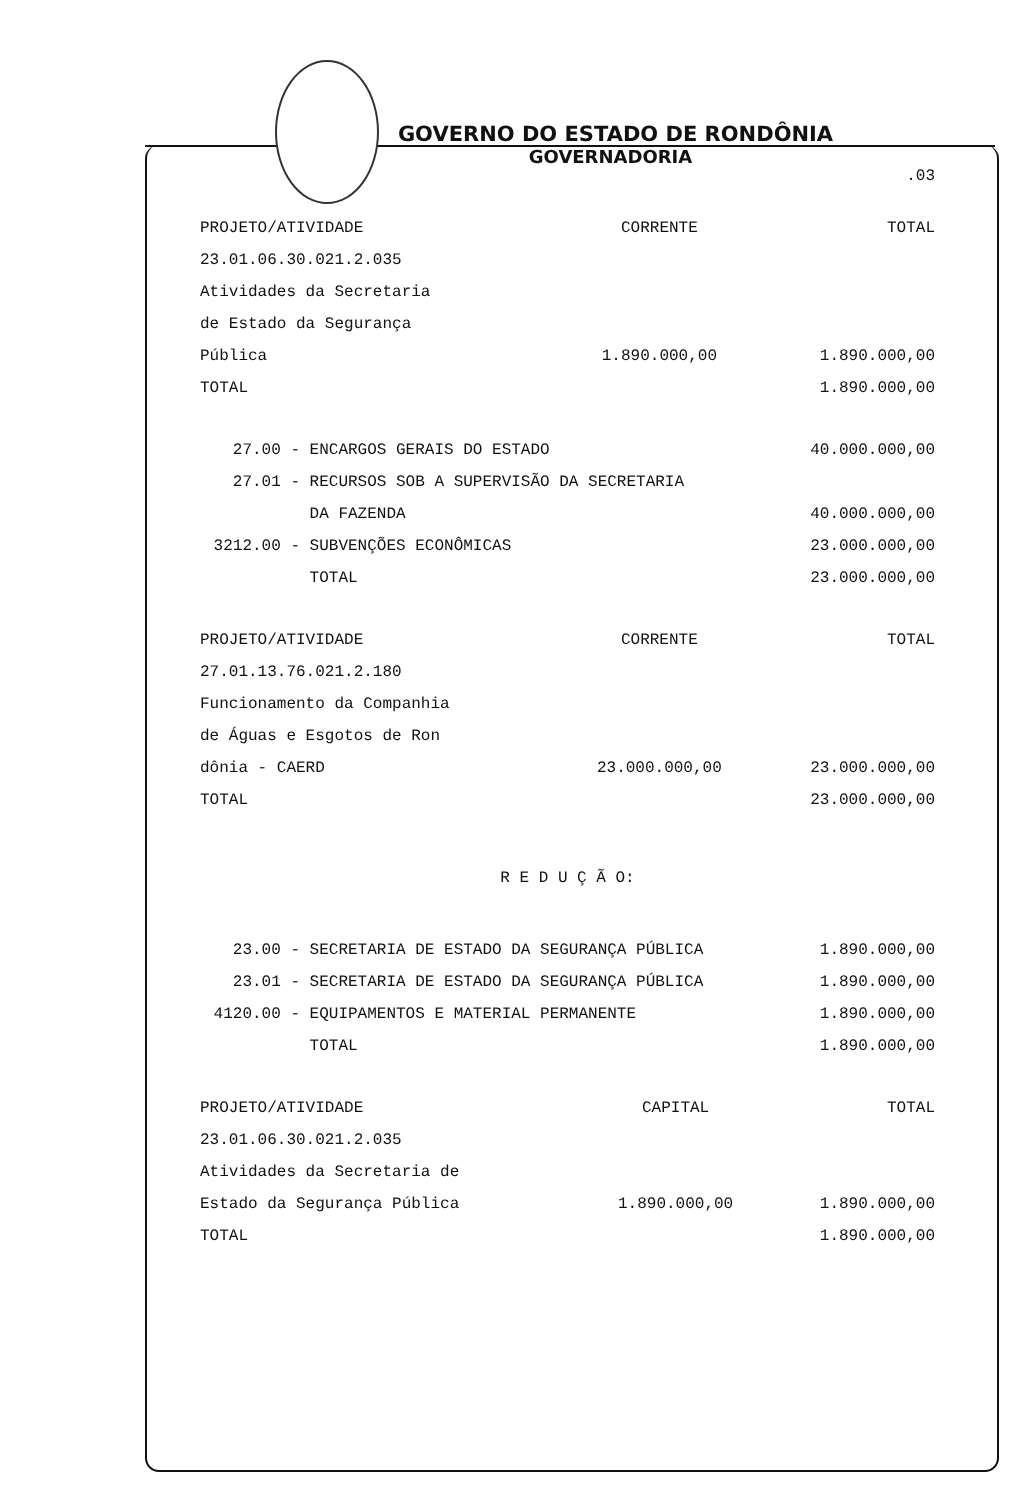GOVERNO DO ESTADO DE RONDÔNIA
GOVERNADORIA
.03
| PROJETO/ATIVIDADE | CORRENTE | TOTAL |
| 23.01.06.30.021.2.035 | | |
| Atividades da Secretaria | | |
| de Estado da Segurança | | |
| Pública | 1.890.000,00 | 1.890.000,00 |
| TOTAL | | 1.890.000,00 |
| 27.00 - | ENCARGOS GERAIS DO ESTADO | 40.000.000,00 |
| 27.01 - | RECURSOS SOB A SUPERVISÃO DA SECRETARIA | |
| | DA FAZENDA | 40.000.000,00 |
| 3212.00 - | SUBVENÇÕES ECONÔMICAS | 23.000.000,00 |
| | TOTAL | 23.000.000,00 |
| PROJETO/ATIVIDADE | CORRENTE | TOTAL |
| 27.01.13.76.021.2.180 | | |
| Funcionamento da Companhia | | |
| de Águas e Esgotos de Ron | | |
| dônia - CAERD | 23.000.000,00 | 23.000.000,00 |
| TOTAL | | 23.000.000,00 |
R E D U Ç Ã O:
| 23.00 - | SECRETARIA DE ESTADO DA SEGURANÇA PÚBLICA | 1.890.000,00 |
| 23.01 - | SECRETARIA DE ESTADO DA SEGURANÇA PÚBLICA | 1.890.000,00 |
| 4120.00 - | EQUIPAMENTOS E MATERIAL PERMANENTE | 1.890.000,00 |
| | TOTAL | 1.890.000,00 |
| PROJETO/ATIVIDADE | CAPITAL | TOTAL |
| 23.01.06.30.021.2.035 | | |
| Atividades da Secretaria de | | |
| Estado da Segurança Pública | 1.890.000,00 | 1.890.000,00 |
| TOTAL | | 1.890.000,00 |